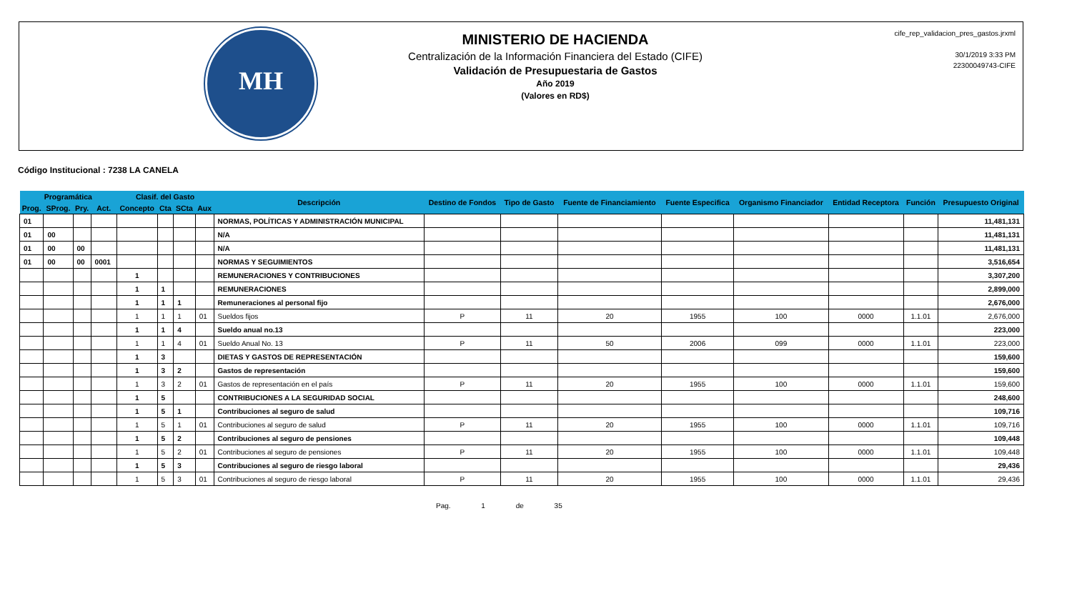MH
MINISTERIO DE HACIENDA
Centralización de la Información Financiera del Estado (CIFE)
Validación de Presupuestaria de Gastos
Año 2019
(Valores en RD$)
cife_rep_validacion_pres_gastos.jrxml
30/1/2019 3:33 PM
22300049743-CIFE
Código Institucional : 7238 LA CANELA
| Programática | | | | Clasif. del Gasto | | | | Descripción | Destino de Fondos | Tipo de Gasto | Fuente de Financiamiento | Fuente Especifica | Organismo Financiador | Entidad Receptora | Función | Presupuesto Original |
| --- | --- | --- | --- | --- | --- | --- | --- | --- | --- | --- | --- | --- | --- | --- | --- | --- |
| Prog. | SProg. | Pry. | Act. | Concepto | Cta | SCta | Aux | | | | | | | | | |
| 01 | | | | | | | | NORMAS, POLÍTICAS Y ADMINISTRACIÓN MUNICIPAL | | | | | | | | 11,481,131 |
| 01 | 00 | | | | | | | N/A | | | | | | | | 11,481,131 |
| 01 | 00 | 00 | | | | | | N/A | | | | | | | | 11,481,131 |
| 01 | 00 | 00 | 0001 | | | | | NORMAS Y SEGUIMIENTOS | | | | | | | | 3,516,654 |
| | | | | 1 | | | | REMUNERACIONES Y CONTRIBUCIONES | | | | | | | | 3,307,200 |
| | | | | 1 | 1 | | | REMUNERACIONES | | | | | | | | 2,899,000 |
| | | | | 1 | 1 | 1 | | Remuneraciones al personal fijo | | | | | | | | 2,676,000 |
| | | | | 1 | 1 | 1 | 01 | Sueldos fijos | P | 11 | 20 | 1955 | 100 | 0000 | 1.1.01 | 2,676,000 |
| | | | | 1 | 1 | 4 | | Sueldo anual no.13 | | | | | | | | 223,000 |
| | | | | 1 | 1 | 4 | 01 | Sueldo Anual No. 13 | P | 11 | 50 | 2006 | 099 | 0000 | 1.1.01 | 223,000 |
| | | | | 1 | 3 | | | DIETAS Y GASTOS DE REPRESENTACIÓN | | | | | | | | 159,600 |
| | | | | 1 | 3 | 2 | | Gastos de representación | | | | | | | | 159,600 |
| | | | | 1 | 3 | 2 | 01 | Gastos de representación en el país | P | 11 | 20 | 1955 | 100 | 0000 | 1.1.01 | 159,600 |
| | | | | 1 | 5 | | | CONTRIBUCIONES A LA SEGURIDAD SOCIAL | | | | | | | | 248,600 |
| | | | | 1 | 5 | 1 | | Contribuciones al seguro de salud | | | | | | | | 109,716 |
| | | | | 1 | 5 | 1 | 01 | Contribuciones al seguro de salud | P | 11 | 20 | 1955 | 100 | 0000 | 1.1.01 | 109,716 |
| | | | | 1 | 5 | 2 | | Contribuciones al seguro de pensiones | | | | | | | | 109,448 |
| | | | | 1 | 5 | 2 | 01 | Contribuciones al seguro de pensiones | P | 11 | 20 | 1955 | 100 | 0000 | 1.1.01 | 109,448 |
| | | | | 1 | 5 | 3 | | Contribuciones al seguro de riesgo laboral | | | | | | | | 29,436 |
| | | | | 1 | 5 | 3 | 01 | Contribuciones al seguro de riesgo laboral | P | 11 | 20 | 1955 | 100 | 0000 | 1.1.01 | 29,436 |
Pag. 1 de 35